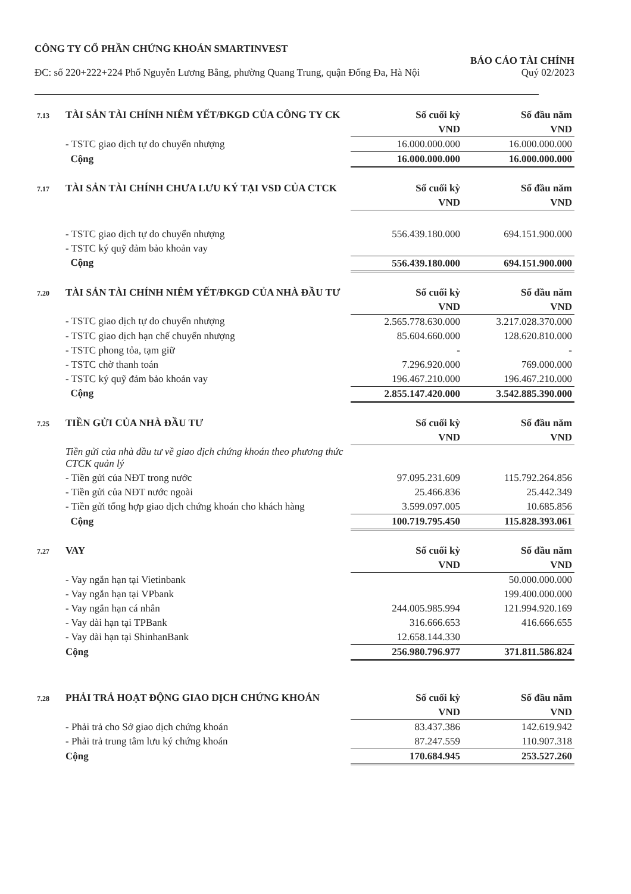CÔNG TY CỔ PHẦN CHỨNG KHOÁN SMARTINVEST
ĐC: số 220+222+224 Phố Nguyễn Lương Bằng, phường Quang Trung, quận Đống Đa, Hà Nội
BÁO CÁO TÀI CHÍNH
Quý 02/2023
| 7.13 | TÀI SẢN TÀI CHÍNH NIÊM YẾT/ĐKGD CỦA CÔNG TY CK | Số cuối kỳ | Số đầu năm |
| | | VND | VND |
| | - TSTC giao dịch tự do chuyển nhượng | 16.000.000.000 | 16.000.000.000 |
| | Cộng | 16.000.000.000 | 16.000.000.000 |
| 7.17 | TÀI SẢN TÀI CHÍNH CHƯA LƯU KÝ TẠI VSD CỦA CTCK | Số cuối kỳ | Số đầu năm |
| | | VND | VND |
| | - TSTC giao dịch tự do chuyển nhượng | 556.439.180.000 | 694.151.900.000 |
| | - TSTC ký quỹ đảm bảo khoản vay | | |
| | Cộng | 556.439.180.000 | 694.151.900.000 |
| 7.20 | TÀI SẢN TÀI CHÍNH NIÊM YẾT/ĐKGD CỦA NHÀ ĐẦU TƯ | Số cuối kỳ | Số đầu năm |
| | | VND | VND |
| | - TSTC giao dịch tự do chuyển nhượng | 2.565.778.630.000 | 3.217.028.370.000 |
| | - TSTC giao dịch hạn chế chuyển nhượng | 85.604.660.000 | 128.620.810.000 |
| | - TSTC phong tỏa, tạm giữ | - | - |
| | - TSTC chờ thanh toán | 7.296.920.000 | 769.000.000 |
| | - TSTC ký quỹ đảm bảo khoản vay | 196.467.210.000 | 196.467.210.000 |
| | Cộng | 2.855.147.420.000 | 3.542.885.390.000 |
| 7.25 | TIỀN GỬI CỦA NHÀ ĐẦU TƯ | Số cuối kỳ | Số đầu năm |
| | | VND | VND |
| | Tiền gửi của nhà đầu tư về giao dịch chứng khoán theo phương thức CTCK quản lý | | |
| | - Tiền gửi của NĐT trong nước | 97.095.231.609 | 115.792.264.856 |
| | - Tiền gửi của NĐT nước ngoài | 25.466.836 | 25.442.349 |
| | - Tiền gửi tổng hợp giao dịch chứng khoán cho khách hàng | 3.599.097.005 | 10.685.856 |
| | Cộng | 100.719.795.450 | 115.828.393.061 |
| 7.27 | VAY | Số cuối kỳ | Số đầu năm |
| | | VND | VND |
| | - Vay ngắn hạn tại Vietinbank | | 50.000.000.000 |
| | - Vay ngắn hạn tại VPbank | | 199.400.000.000 |
| | - Vay ngắn hạn cá nhân | 244.005.985.994 | 121.994.920.169 |
| | - Vay dài hạn tại TPBank | 316.666.653 | 416.666.655 |
| | - Vay dài hạn tại ShinhanBank | 12.658.144.330 | |
| | Cộng | 256.980.796.977 | 371.811.586.824 |
| 7.28 | PHẢI TRẢ HOẠT ĐỘNG GIAO DỊCH CHỨNG KHOÁN | Số cuối kỳ | Số đầu năm |
| | | VND | VND |
| | - Phải trả cho Sở giao dịch chứng khoán | 83.437.386 | 142.619.942 |
| | - Phải trả trung tâm lưu ký chứng khoán | 87.247.559 | 110.907.318 |
| | Cộng | 170.684.945 | 253.527.260 |